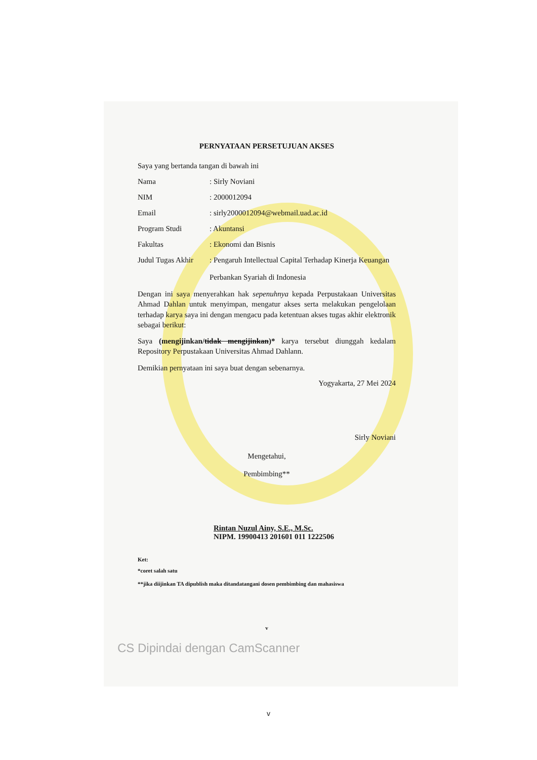PERNYATAAN PERSETUJUAN AKSES
Saya yang bertanda tangan di bawah ini
Nama: Sirly Noviani
NIM: 2000012094
Email: sirly2000012094@webmail.uad.ac.id
Program Studi: Akuntansi
Fakultas: Ekonomi dan Bisnis
Judul Tugas Akhir: Pengaruh Intellectual Capital Terhadap Kinerja Keuangan
Perbankan Syariah di Indonesia
Dengan ini saya menyerahkan hak sepenuhnya kepada Perpustakaan Universitas Ahmad Dahlan untuk menyimpan, mengatur akses serta melakukan pengelolaan terhadap karya saya ini dengan mengacu pada ketentuan akses tugas akhir elektronik sebagai berikut:
Saya (mengijinkan/tidak mengijinkan)* karya tersebut diunggah kedalam Repository Perpustakaan Universitas Ahmad Dahlann.
Demikian pernyataan ini saya buat dengan sebenarnya.
Yogyakarta, 27 Mei 2024
Sirly Noviani
Mengetahui,
Pembimbing**
Rintan Nuzul Ainy, S.E., M.Sc.
NIPM. 19900413 201601 011 1222506
Ket:
*coret salah satu
**jika diijinkan TA dipublish maka ditandatangani dosen pembimbing dan mahasiswa
v
CS Dipindai dengan CamScanner
v